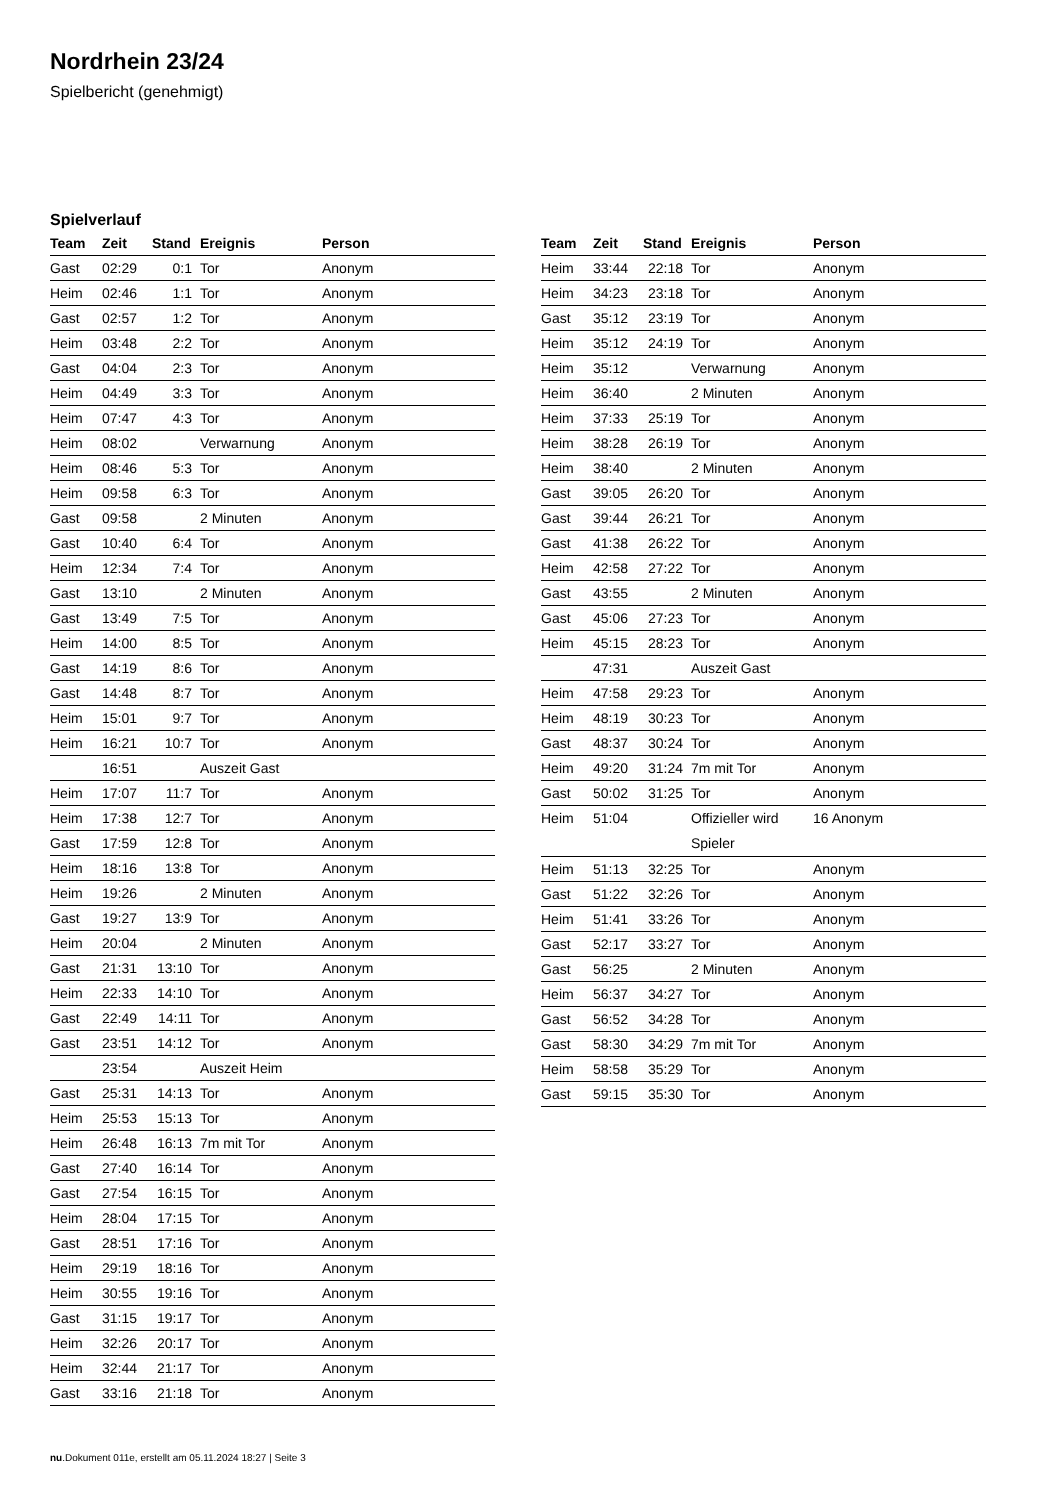Nordrhein 23/24
Spielbericht (genehmigt)
Spielverlauf
| Team | Zeit | Stand | Ereignis | Person |
| --- | --- | --- | --- | --- |
| Gast | 02:29 | 0:1 | Tor | Anonym |
| Heim | 02:46 | 1:1 | Tor | Anonym |
| Gast | 02:57 | 1:2 | Tor | Anonym |
| Heim | 03:48 | 2:2 | Tor | Anonym |
| Gast | 04:04 | 2:3 | Tor | Anonym |
| Heim | 04:49 | 3:3 | Tor | Anonym |
| Heim | 07:47 | 4:3 | Tor | Anonym |
| Heim | 08:02 | | Verwarnung | Anonym |
| Heim | 08:46 | 5:3 | Tor | Anonym |
| Heim | 09:58 | 6:3 | Tor | Anonym |
| Gast | 09:58 | | 2 Minuten | Anonym |
| Gast | 10:40 | 6:4 | Tor | Anonym |
| Heim | 12:34 | 7:4 | Tor | Anonym |
| Gast | 13:10 | | 2 Minuten | Anonym |
| Gast | 13:49 | 7:5 | Tor | Anonym |
| Heim | 14:00 | 8:5 | Tor | Anonym |
| Gast | 14:19 | 8:6 | Tor | Anonym |
| Gast | 14:48 | 8:7 | Tor | Anonym |
| Heim | 15:01 | 9:7 | Tor | Anonym |
| Heim | 16:21 | 10:7 | Tor | Anonym |
| | 16:51 | | Auszeit Gast | |
| Heim | 17:07 | 11:7 | Tor | Anonym |
| Heim | 17:38 | 12:7 | Tor | Anonym |
| Gast | 17:59 | 12:8 | Tor | Anonym |
| Heim | 18:16 | 13:8 | Tor | Anonym |
| Heim | 19:26 | | 2 Minuten | Anonym |
| Gast | 19:27 | 13:9 | Tor | Anonym |
| Heim | 20:04 | | 2 Minuten | Anonym |
| Gast | 21:31 | 13:10 | Tor | Anonym |
| Heim | 22:33 | 14:10 | Tor | Anonym |
| Gast | 22:49 | 14:11 | Tor | Anonym |
| Gast | 23:51 | 14:12 | Tor | Anonym |
| | 23:54 | | Auszeit Heim | |
| Gast | 25:31 | 14:13 | Tor | Anonym |
| Heim | 25:53 | 15:13 | Tor | Anonym |
| Heim | 26:48 | 16:13 | 7m mit Tor | Anonym |
| Gast | 27:40 | 16:14 | Tor | Anonym |
| Gast | 27:54 | 16:15 | Tor | Anonym |
| Heim | 28:04 | 17:15 | Tor | Anonym |
| Gast | 28:51 | 17:16 | Tor | Anonym |
| Heim | 29:19 | 18:16 | Tor | Anonym |
| Heim | 30:55 | 19:16 | Tor | Anonym |
| Gast | 31:15 | 19:17 | Tor | Anonym |
| Heim | 32:26 | 20:17 | Tor | Anonym |
| Heim | 32:44 | 21:17 | Tor | Anonym |
| Gast | 33:16 | 21:18 | Tor | Anonym |
| Team | Zeit | Stand | Ereignis | Person |
| --- | --- | --- | --- | --- |
| Heim | 33:44 | 22:18 | Tor | Anonym |
| Heim | 34:23 | 23:18 | Tor | Anonym |
| Gast | 35:12 | 23:19 | Tor | Anonym |
| Heim | 35:12 | 24:19 | Tor | Anonym |
| Heim | 35:12 | | Verwarnung | Anonym |
| Heim | 36:40 | | 2 Minuten | Anonym |
| Heim | 37:33 | 25:19 | Tor | Anonym |
| Heim | 38:28 | 26:19 | Tor | Anonym |
| Heim | 38:40 | | 2 Minuten | Anonym |
| Gast | 39:05 | 26:20 | Tor | Anonym |
| Gast | 39:44 | 26:21 | Tor | Anonym |
| Gast | 41:38 | 26:22 | Tor | Anonym |
| Heim | 42:58 | 27:22 | Tor | Anonym |
| Gast | 43:55 | | 2 Minuten | Anonym |
| Gast | 45:06 | 27:23 | Tor | Anonym |
| Heim | 45:15 | 28:23 | Tor | Anonym |
| | 47:31 | | Auszeit Gast | |
| Heim | 47:58 | 29:23 | Tor | Anonym |
| Heim | 48:19 | 30:23 | Tor | Anonym |
| Gast | 48:37 | 30:24 | Tor | Anonym |
| Heim | 49:20 | 31:24 | 7m mit Tor | Anonym |
| Gast | 50:02 | 31:25 | Tor | Anonym |
| Heim | 51:04 | | Offizieller wird Spieler | 16 Anonym |
| Heim | 51:13 | 32:25 | Tor | Anonym |
| Gast | 51:22 | 32:26 | Tor | Anonym |
| Heim | 51:41 | 33:26 | Tor | Anonym |
| Gast | 52:17 | 33:27 | Tor | Anonym |
| Gast | 56:25 | | 2 Minuten | Anonym |
| Heim | 56:37 | 34:27 | Tor | Anonym |
| Gast | 56:52 | 34:28 | Tor | Anonym |
| Gast | 58:30 | 34:29 | 7m mit Tor | Anonym |
| Heim | 58:58 | 35:29 | Tor | Anonym |
| Gast | 59:15 | 35:30 | Tor | Anonym |
nu.Dokument 011e, erstellt am 05.11.2024 18:27 | Seite 3